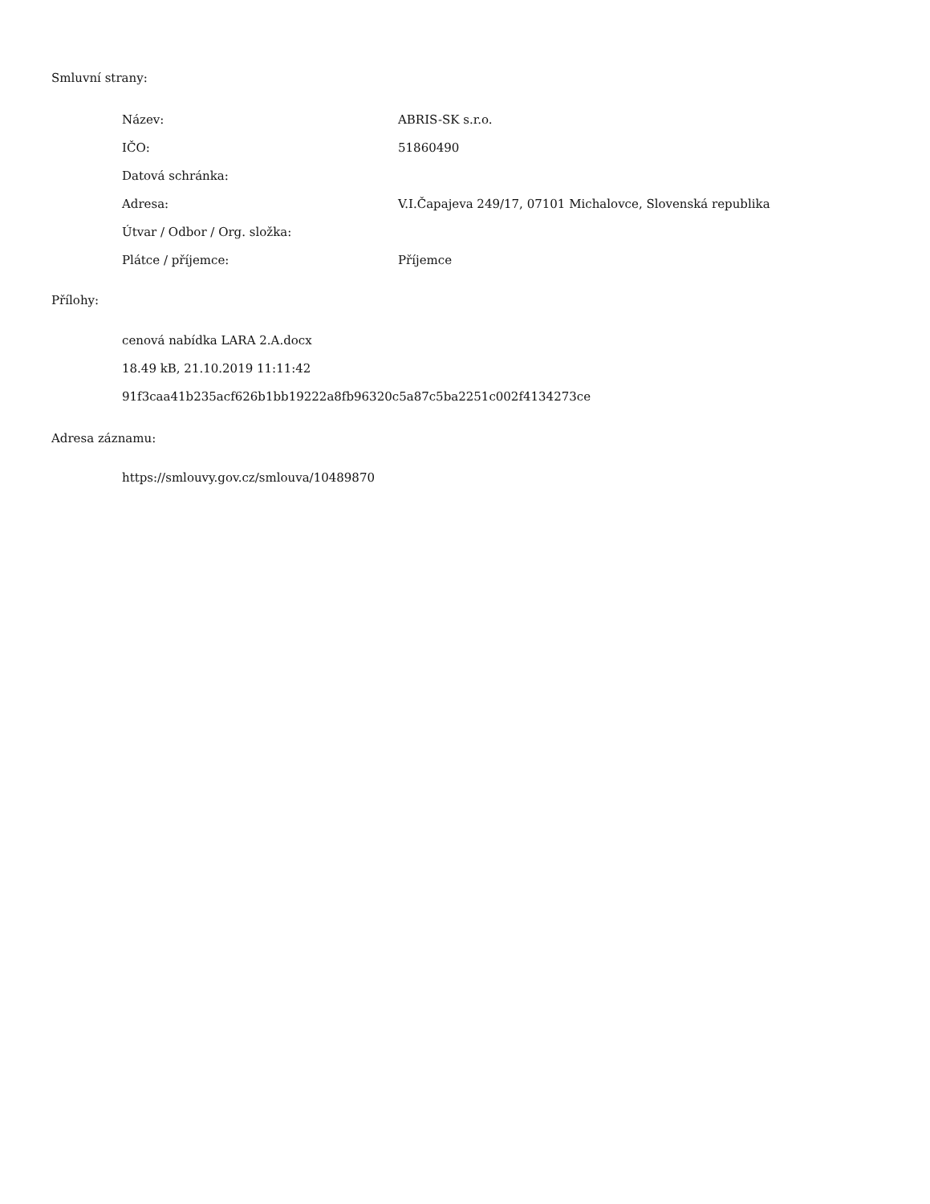Smluvní strany:
| Název: | ABRIS-SK s.r.o. |
| IČO: | 51860490 |
| Datová schránka: | |
| Adresa: | V.I.Čapajeva 249/17, 07101 Michalovce, Slovenská republika |
| Útvar / Odbor / Org. složka: | |
| Plátce / příjemce: | Příjemce |
Přílohy:
cenová nabídka LARA 2.A.docx
18.49 kB, 21.10.2019 11:11:42
91f3caa41b235acf626b1bb19222a8fb96320c5a87c5ba2251c002f4134273ce
Adresa záznamu:
https://smlouvy.gov.cz/smlouva/10489870